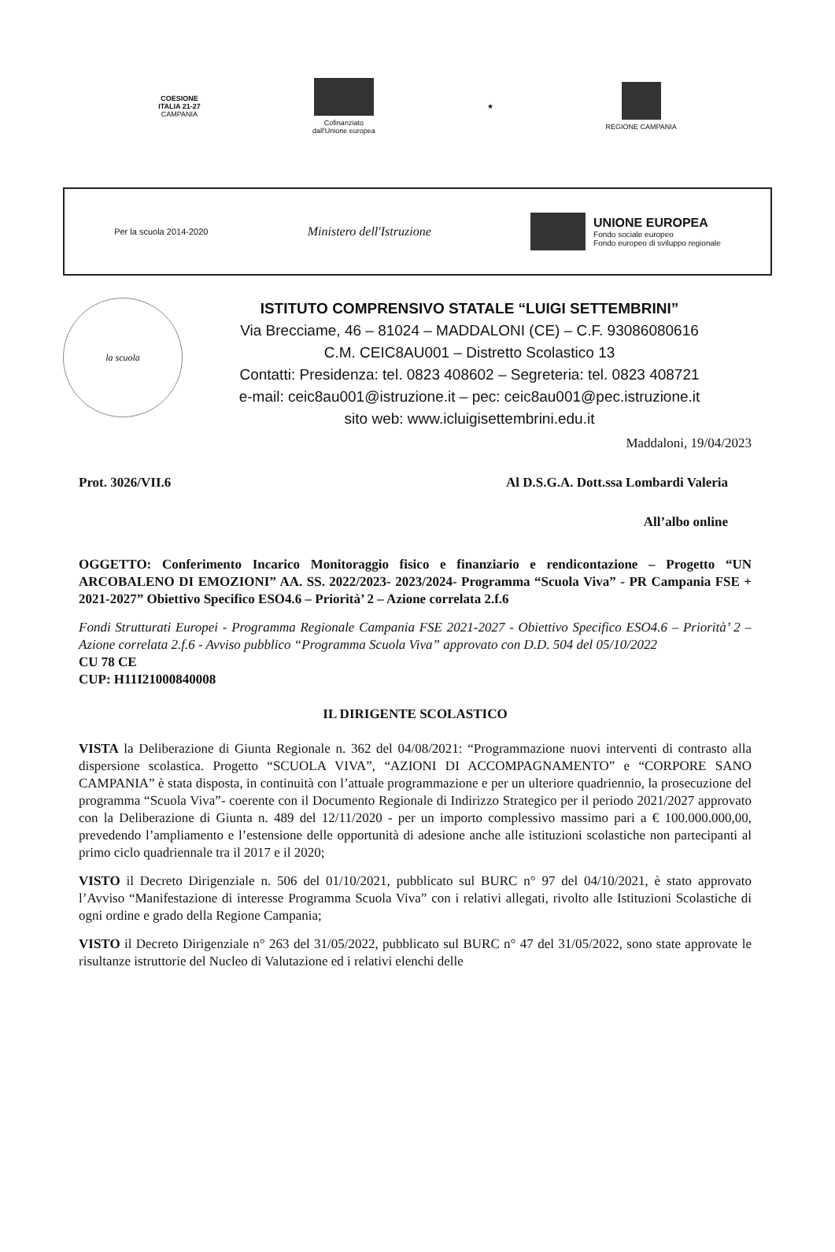COESIONE
ITALIA 21-27
CAMPANIA
Cofinanziato
dall'Unione europea
★ REGIONE CAMPANIA
Per la scuola 2014-2020
Ministero dell'Istruzione
UNIONE EUROPEA
Fondo sociale europeo
Fondo europeo di sviluppo regionale
la scuola
ISTITUTO COMPRENSIVO STATALE “LUIGI SETTEMBRINI”
Via Brecciame, 46 – 81024 – MADDALONI (CE) – C.F. 93086080616
C.M. CEIC8AU001 – Distretto Scolastico 13
Contatti: Presidenza: tel. 0823 408602 – Segreteria: tel. 0823 408721
e-mail: ceic8au001@istruzione.it – pec: ceic8au001@pec.istruzione.it
sito web: www.icluigisettembrini.edu.it
Maddaloni, 19/04/2023
Prot. 3026/VII.6 Al D.S.G.A. Dott.ssa Lombardi Valeria
All’albo online
OGGETTO: Conferimento Incarico Monitoraggio fisico e finanziario e rendicontazione – Progetto “UN ARCOBALENO DI EMOZIONI” AA. SS. 2022/2023- 2023/2024- Programma “Scuola Viva” - PR Campania FSE + 2021-2027” Obiettivo Specifico ESO4.6 – Priorità’ 2 – Azione correlata 2.f.6
Fondi Strutturati Europei - Programma Regionale Campania FSE 2021-2027 - Obiettivo Specifico ESO4.6 – Priorità’ 2 – Azione correlata 2.f.6 - Avviso pubblico “Programma Scuola Viva” approvato con D.D. 504 del 05/10/2022
CU 78 CE
CUP: H11I21000840008
IL DIRIGENTE SCOLASTICO
VISTA la Deliberazione di Giunta Regionale n. 362 del 04/08/2021: “Programmazione nuovi interventi di contrasto alla dispersione scolastica. Progetto “SCUOLA VIVA”, “AZIONI DI ACCOMPAGNAMENTO” e “CORPORE SANO CAMPANIA” è stata disposta, in continuità con l’attuale programmazione e per un ulteriore quadriennio, la prosecuzione del programma “Scuola Viva”- coerente con il Documento Regionale di Indirizzo Strategico per il periodo 2021/2027 approvato con la Deliberazione di Giunta n. 489 del 12/11/2020 - per un importo complessivo massimo pari a € 100.000.000,00, prevedendo l’ampliamento e l’estensione delle opportunità di adesione anche alle istituzioni scolastiche non partecipanti al primo ciclo quadriennale tra il 2017 e il 2020;
VISTO il Decreto Dirigenziale n. 506 del 01/10/2021, pubblicato sul BURC n° 97 del 04/10/2021, è stato approvato l’Avviso “Manifestazione di interesse Programma Scuola Viva” con i relativi allegati, rivolto alle Istituzioni Scolastiche di ogni ordine e grado della Regione Campania;
VISTO il Decreto Dirigenziale n° 263 del 31/05/2022, pubblicato sul BURC n° 47 del 31/05/2022, sono state approvate le risultanze istruttorie del Nucleo di Valutazione ed i relativi elenchi delle